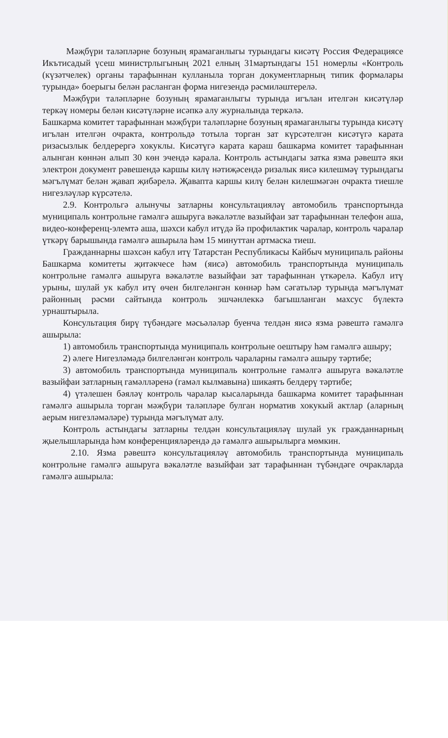Мәҗбүри таләпләрне бозуның ярамаганлыгы турындагы кисәтү Россия Федерациясе Икътисадый үсеш министрлыгының 2021 елның 31мартындагы 151 номерлы «Контроль (күзәтчелек) органы тарафыннан кулланыла торган документларның типик формалары турында» боерыгы белән расланган форма нигезендә рәсмиләштерелә.
Мәҗбүри таләпләрне бозуның ярамаганлыгы турында игълан ителгән кисәтүләр теркәү номеры белән кисәтүләрне исәпкә алу журналында теркәлә.
Башкарма комитет тарафыннан мәҗбүри таләпләрне бозуның ярамаганлыгы турында кисәтү игълан ителгән очракта, контрольдә тотыла торган зат күрсәтелгән кисәтүгә карата ризасызлык белдерергә хокуклы. Кисәтүгә карата караш башкарма комитет тарафыннан алынган көннән алып 30 көн эчендә карала. Контроль астындагы затка язма рәвештә яки электрон документ рәвешендә каршы килү нәтиҗәсендә ризалык яисә килешмәү турындагы мәгълүмат белән җавап җибәрелә. Җавапта каршы килү белән килешмәгән очракта тиешле нигезләүләр күрсәтелә.
2.9. Контрольгә алынучы затларны консультацияләү автомобиль транспортында муниципаль контрольне гамәлгә ашыруга вәкаләтле вазыйфаи зат тарафыннан телефон аша, видео-конференц-элемтә аша, шәхси кабул итүдә йә профилактик чаралар, контроль чаралар үткәрү барышында гамәлгә ашырыла һәм 15 минуттан артмаска тиеш.
Гражданнарны шәхсән кабул итү Татарстан Республикасы Кайбыч муниципаль районы Башкарма комитеты җитәкчесе һәм (яисә) автомобиль транспортында муниципаль контрольне гамәлгә ашыруга вәкаләтле вазыйфаи зат тарафыннан үткәрелә. Кабул итү урыны, шулай ук кабул итү өчен билгеләнгән көннәр һәм сәгатьләр турында мәгълүмат районның рәсми сайтында контроль эшчәнлеккә багышланган махсус бүлектә урнаштырыла.
Консультация бирү түбәндәге мәсьәләләр буенча телдән яисә язма рәвештә гамәлгә ашырыла:
1) автомобиль транспортында муниципаль контрольне оештыру һәм гамәлгә ашыру;
2) әлеге Нигезләмәдә билгеләнгән контроль чараларны гамәлгә ашыру тәртибе;
3) автомобиль транспортында муниципаль контрольне гамәлгә ашыруга вәкаләтле вазыйфаи затларның гамәлләренә (гамәл кылмавына) шикаять белдерү тәртибе;
4) үтәлешен бәяләү контроль чаралар кысаларында башкарма комитет тарафыннан гамәлгә ашырыла торган мәҗбүри таләпләре булган норматив хокукый актлар (аларның аерым нигезләмәләре) турында мәгълүмат алу.
Контроль астындагы затларны телдән консультацияләү шулай ук гражданнарның җыелышларында һәм конференцияләрендә дә гамәлгә ашырылырга мөмкин.
2.10. Язма рәвештә консультацияләү автомобиль транспортында муниципаль контрольне гамәлгә ашыруга вәкаләтле вазыйфаи зат тарафыннан түбәндәге очракларда гамәлгә ашырыла: